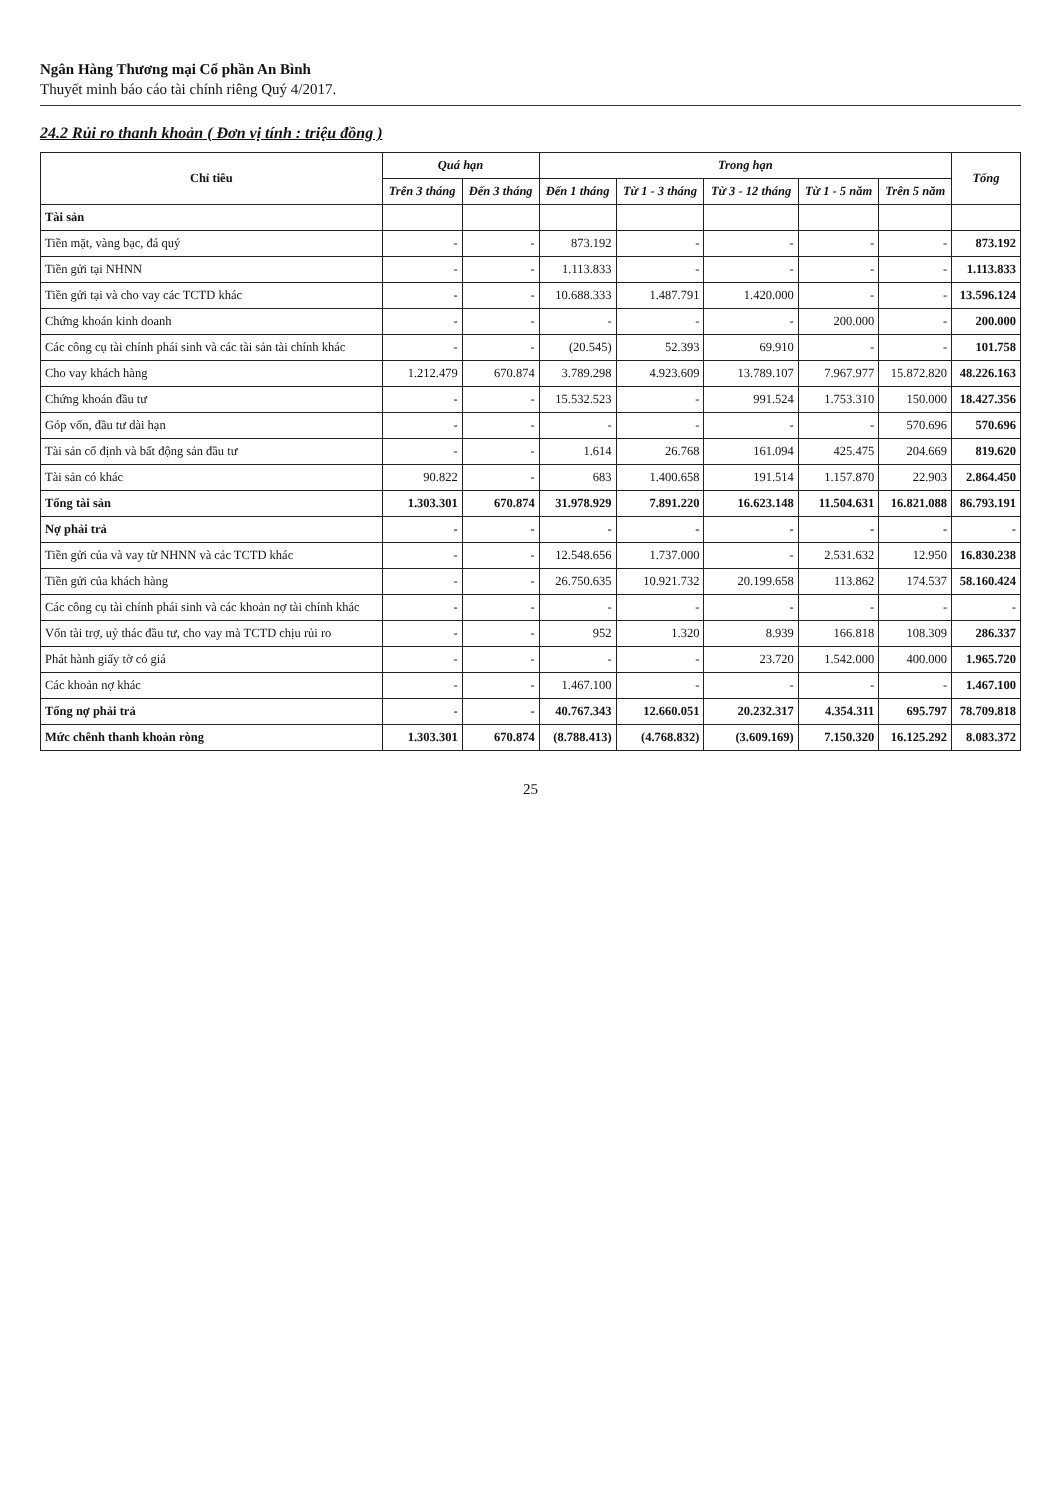Ngân Hàng Thương mại Cổ phần An Bình
Thuyết minh báo cáo tài chính riêng Quý 4/2017.
24.2 Rủi ro thanh khoản ( Đơn vị tính : triệu đồng )
| Chỉ tiêu | Quá hạn | | Trong hạn | | | | | Tổng |
| --- | --- | --- | --- | --- | --- | --- | --- | --- |
| | Trên 3 tháng | Đến 3 tháng | Đến 1 tháng | Từ 1 - 3 tháng | Từ 3 - 12 tháng | Từ 1 - 5 năm | Trên 5 năm | |
| Tài sản | | | | | | | | |
| Tiền mặt, vàng bạc, đá quý | - | - | 873.192 | - | - | - | - | 873.192 |
| Tiền gửi tại NHNN | - | - | 1.113.833 | - | - | - | - | 1.113.833 |
| Tiền gửi tại và cho vay các TCTD khác | - | - | 10.688.333 | 1.487.791 | 1.420.000 | - | - | 13.596.124 |
| Chứng khoán kinh doanh | - | - | - | - | - | 200.000 | - | 200.000 |
| Các công cụ tài chính phái sinh và các tài sản tài chính khác | - | - | (20.545) | 52.393 | 69.910 | - | - | 101.758 |
| Cho vay khách hàng | 1.212.479 | 670.874 | 3.789.298 | 4.923.609 | 13.789.107 | 7.967.977 | 15.872.820 | 48.226.163 |
| Chứng khoán đầu tư | - | - | 15.532.523 | - | 991.524 | 1.753.310 | 150.000 | 18.427.356 |
| Góp vốn, đầu tư dài hạn | - | - | - | - | - | - | 570.696 | 570.696 |
| Tài sản cố định và bất động sản đầu tư | - | - | 1.614 | 26.768 | 161.094 | 425.475 | 204.669 | 819.620 |
| Tài sản có khác | 90.822 | - | 683 | 1.400.658 | 191.514 | 1.157.870 | 22.903 | 2.864.450 |
| Tổng tài sản | 1.303.301 | 670.874 | 31.978.929 | 7.891.220 | 16.623.148 | 11.504.631 | 16.821.088 | 86.793.191 |
| Nợ phải trả | - | - | - | - | - | - | - | - |
| Tiền gửi của và vay từ NHNN và các TCTD khác | - | - | 12.548.656 | 1.737.000 | - | 2.531.632 | 12.950 | 16.830.238 |
| Tiền gửi của khách hàng | - | - | 26.750.635 | 10.921.732 | 20.199.658 | 113.862 | 174.537 | 58.160.424 |
| Các công cụ tài chính phái sinh và các khoản nợ tài chính khác | - | - | - | - | - | - | - | - |
| Vốn tài trợ, uỷ thác đầu tư, cho vay mà TCTD chịu rủi ro | - | - | 952 | 1.320 | 8.939 | 166.818 | 108.309 | 286.337 |
| Phát hành giấy tờ có giá | - | - | - | - | 23.720 | 1.542.000 | 400.000 | 1.965.720 |
| Các khoản nợ khác | - | - | 1.467.100 | - | - | - | - | 1.467.100 |
| Tổng nợ phải trả | - | - | 40.767.343 | 12.660.051 | 20.232.317 | 4.354.311 | 695.797 | 78.709.818 |
| Mức chênh thanh khoản ròng | 1.303.301 | 670.874 | (8.788.413) | (4.768.832) | (3.609.169) | 7.150.320 | 16.125.292 | 8.083.372 |
25